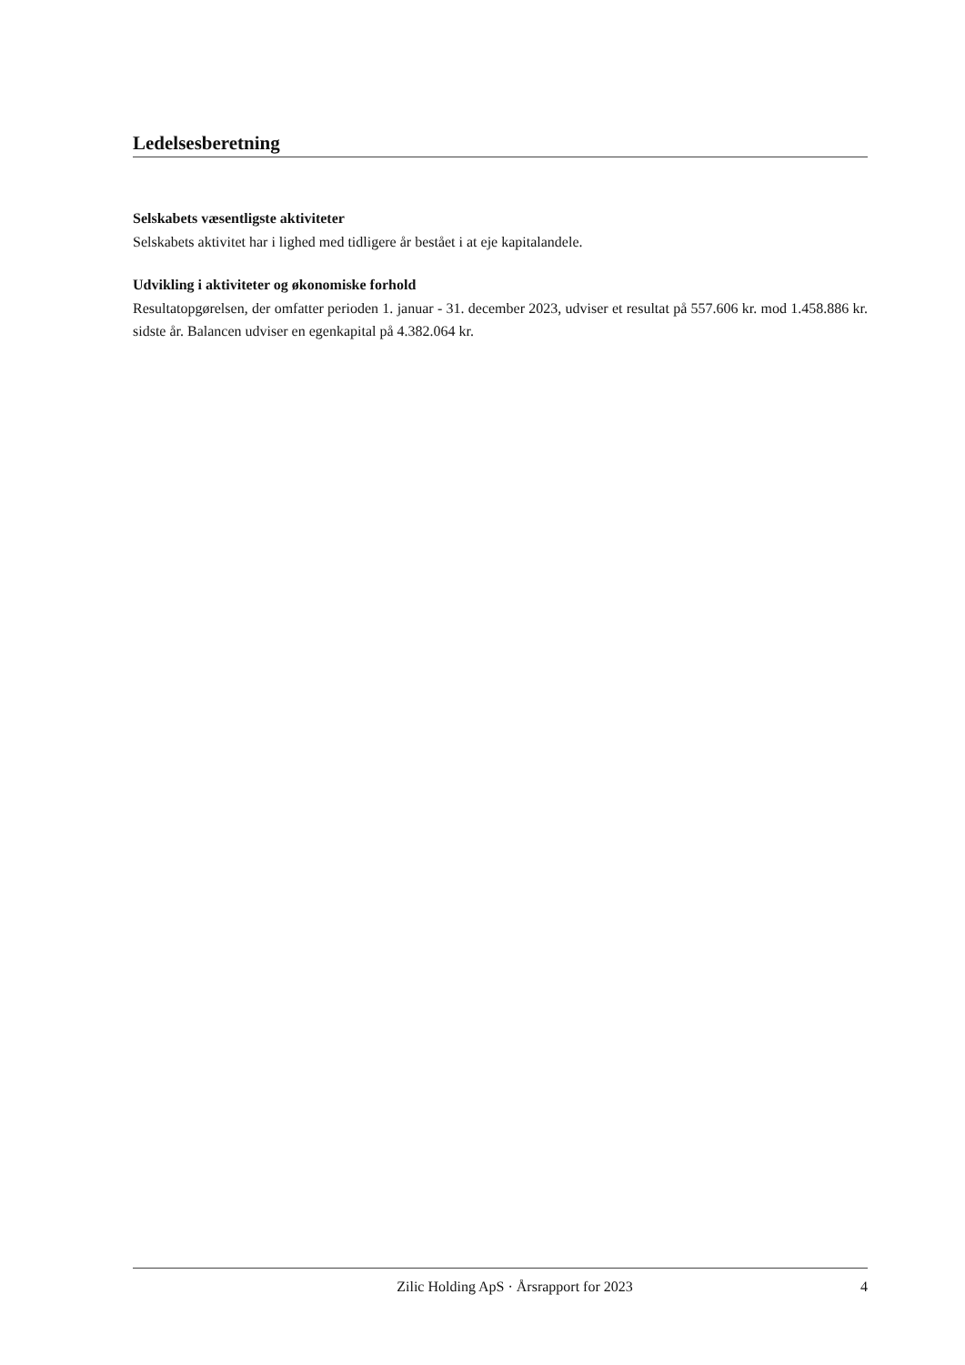Ledelsesberetning
Selskabets væsentligste aktiviteter
Selskabets aktivitet har i lighed med tidligere år bestået i at eje kapitalandele.
Udvikling i aktiviteter og økonomiske forhold
Resultatopgørelsen, der omfatter perioden 1. januar - 31. december 2023, udviser et resultat på 557.606 kr. mod 1.458.886 kr. sidste år. Balancen udviser en egenkapital på 4.382.064 kr.
Zilic Holding ApS · Årsrapport for 2023 4